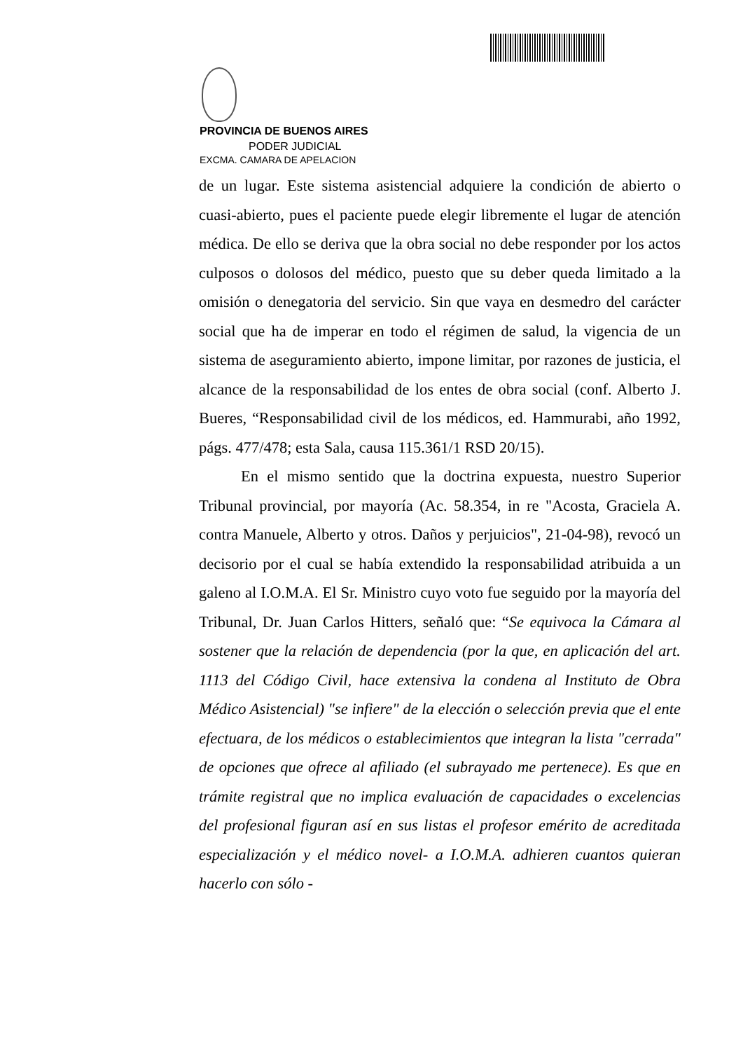PROVINCIA DE BUENOS AIRES
PODER JUDICIAL
EXCMA. CAMARA DE APELACION
de un lugar. Este sistema asistencial adquiere la condición de abierto o cuasi-abierto, pues el paciente puede elegir libremente el lugar de atención médica. De ello se deriva que la obra social no debe responder por los actos culposos o dolosos del médico, puesto que su deber queda limitado a la omisión o denegatoria del servicio. Sin que vaya en desmedro del carácter social que ha de imperar en todo el régimen de salud, la vigencia de un sistema de aseguramiento abierto, impone limitar, por razones de justicia, el alcance de la responsabilidad de los entes de obra social (conf. Alberto J. Bueres, “Responsabilidad civil de los médicos, ed. Hammurabi, año 1992, págs. 477/478; esta Sala, causa 115.361/1 RSD 20/15).
En el mismo sentido que la doctrina expuesta, nuestro Superior Tribunal provincial, por mayoría (Ac. 58.354, in re "Acosta, Graciela A. contra Manuele, Alberto y otros. Daños y perjuicios", 21-04-98), revocó un decisorio por el cual se había extendido la responsabilidad atribuida a un galeno al I.O.M.A. El Sr. Ministro cuyo voto fue seguido por la mayoría del Tribunal, Dr. Juan Carlos Hitters, señaló que: “Se equivoca la Cámara al sostener que la relación de dependencia (por la que, en aplicación del art. 1113 del Código Civil, hace extensiva la condena al Instituto de Obra Médico Asistencial) "se infiere" de la elección o selección previa que el ente efectuara, de los médicos o establecimientos que integran la lista "cerrada" de opciones que ofrece al afiliado (el subrayado me pertenece). Es que en trámite registral que no implica evaluación de capacidades o excelencias del profesional figuran así en sus listas el profesor emérito de acreditada especialización y el médico novel- a I.O.M.A. adhieren cuantos quieran hacerlo con sólo -